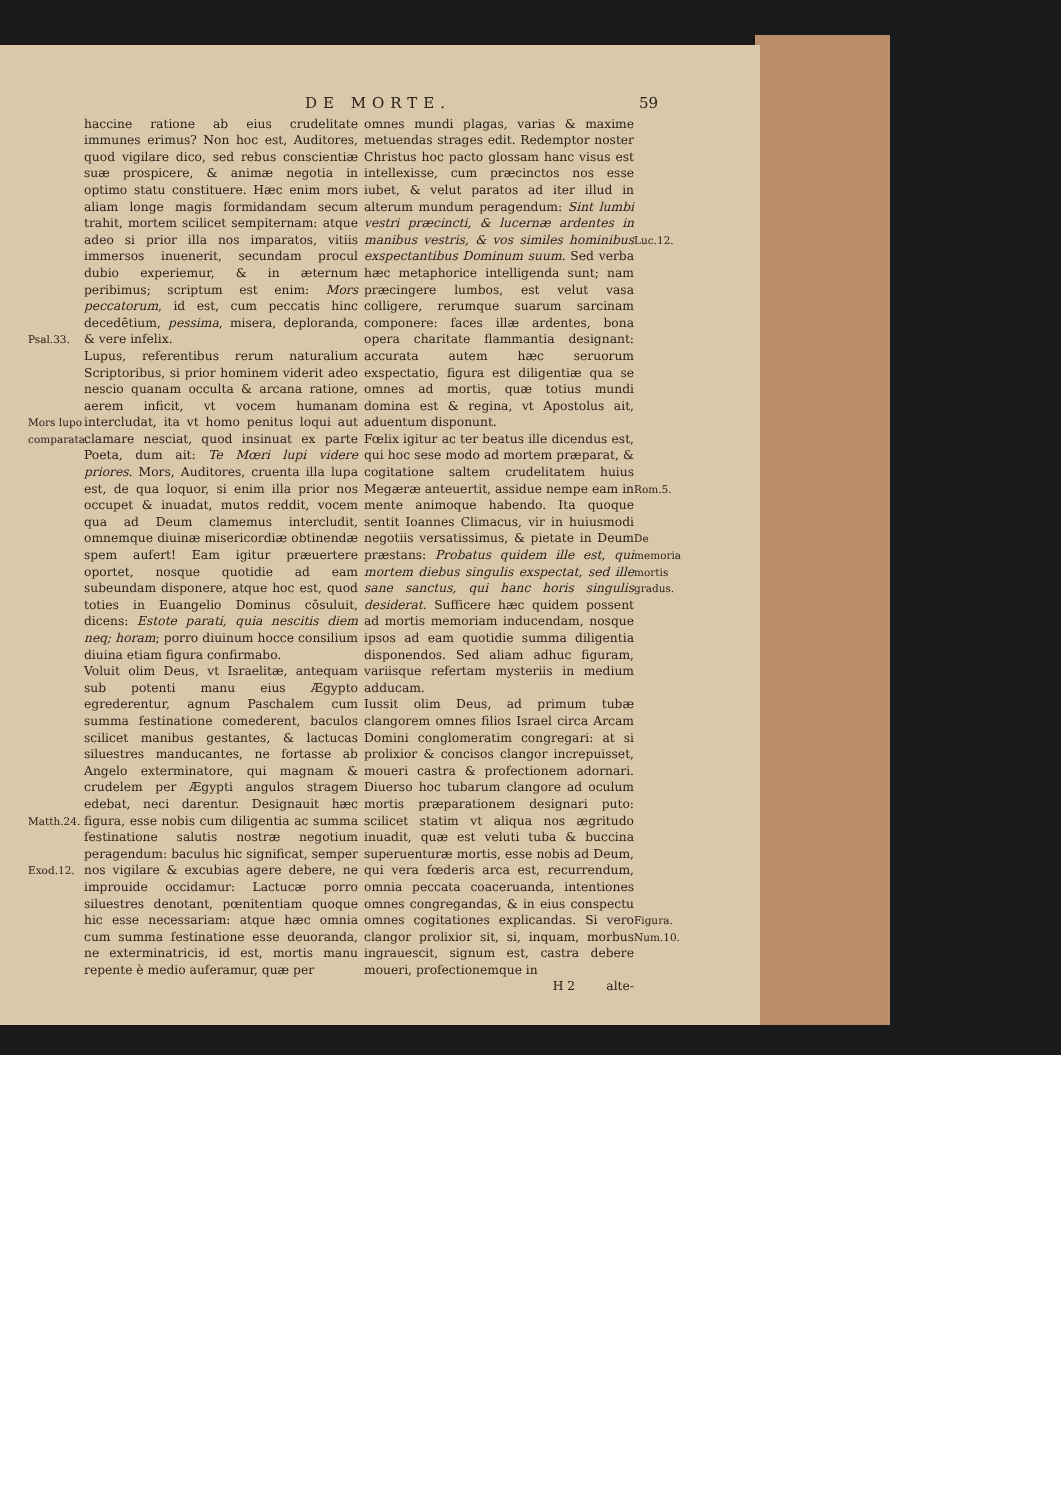DE MORTE. 59
Psal.33.
Mors lupo comparata.
Matth.24.
Exod.12.
haccine ratione ab eius crudelitate immunes erimus? Non hoc est, Auditores, quod vigilare dico, sed rebus conscientiæ suæ prospicere, & animæ negotia in optimo statu constituere. Hæc enim mors aliam longe magis formidandam secum trahit, mortem scilicet sempiternam: atque adeo si prior illa nos imparatos, vitiis immersos inuenerit, secundam procul dubio experiemur, & in æternum peribimus; scriptum est enim: Mors peccatorum, id est, cum peccatis hinc decedētium, pessima, misera, deploranda, & vere infelix.
Lupus, referentibus rerum naturalium Scriptoribus, si prior hominem viderit adeo nescio quanam occulta & arcana ratione, aerem inficit, vt vocem humanam intercludat, ita vt homo penitus loqui aut clamare nesciat, quod insinuat ex parte Poeta, dum ait: Te Mœri lupi videre priores. Mors, Auditores, cruenta illa lupa est, de qua loquor, si enim illa prior nos occupet & inuadat, mutos reddit, vocem qua ad Deum clamemus intercludit, omnemque diuinæ misericordiæ obtinendæ spem aufert! Eam igitur præuertere oportet, nosque quotidie ad eam subeundam disponere, atque hoc est, quod toties in Euangelio Dominus cōsuluit, dicens: Estote parati, quia nescitis diem neq; horam; porro diuinum hocce consilium diuina etiam figura confirmabo.
Voluit olim Deus, vt Israelitæ, antequam sub potenti manu eius Ægypto egrederentur, agnum Paschalem cum summa festinatione comederent, baculos scilicet manibus gestantes, & lactucas siluestres manducantes, ne fortasse ab Angelo exterminatore, qui magnam & crudelem per Ægypti angulos stragem edebat, neci darentur. Designauit hæc figura, esse nobis cum diligentia ac summa festinatione salutis nostræ negotium peragendum: baculus hic significat, semper nos vigilare & excubias agere debere, ne improuide occidamur: Lactucæ porro siluestres denotant, pœnitentiam quoque hic esse necessariam: atque hæc omnia cum summa festinatione esse deuoranda, ne exterminatricis, id est, mortis manu repente è medio auferamur, quæ per
Luc.12.
Rom.5.
De memoria mortis gradus.
Figura.
Num.10.
omnes mundi plagas, varias & maxime metuendas strages edit. Redemptor noster Christus hoc pacto glossam hanc visus est intellexisse, cum præcinctos nos esse iubet, & velut paratos ad iter illud in alterum mundum peragendum: Sint lumbi vestri præcincti, & lucernæ ardentes in manibus vestris, & vos similes hominibus exspectantibus Dominum suum. Sed verba hæc metaphorice intelligenda sunt; nam præcingere lumbos, est velut vasa colligere, rerumque suarum sarcinam componere: faces illæ ardentes, bona opera charitate flammantia designant: accurata autem hæc seruorum exspectatio, figura est diligentiæ qua se omnes ad mortis, quæ totius mundi domina est & regina, vt Apostolus ait, aduentum disponunt.
Fœlix igitur ac ter beatus ille dicendus est, qui hoc sese modo ad mortem præparat, & cogitatione saltem crudelitatem huius Megæræ anteuertit, assidue nempe eam in mente animoque habendo. Ita quoque sentit Ioannes Climacus, vir in huiusmodi negotiis versatissimus, & pietate in Deum præstans: Probatus quidem ille est, qui mortem diebus singulis exspectat, sed ille sane sanctus, qui hanc horis singulis desiderat. Sufficere hæc quidem possent ad mortis memoriam inducendam, nosque ipsos ad eam quotidie summa diligentia disponendos. Sed aliam adhuc figuram, variisque refertam mysteriis in medium adducam.
Iussit olim Deus, ad primum tubæ clangorem omnes filios Israel circa Arcam Domini conglomeratim congregari: at si prolixior & concisos clangor increpuisset, moueri castra & profectionem adornari. Diuerso hoc tubarum clangore ad oculum mortis præparationem designari puto: scilicet statim vt aliqua nos ægritudo inuadit, quæ est veluti tuba & buccina superuenturæ mortis, esse nobis ad Deum, qui vera fœderis arca est, recurrendum, omnia peccata coaceruanda, intentiones omnes congregandas, & in eius conspectu omnes cogitationes explicandas. Si vero clangor prolixior sit, si, inquam, morbus ingrauescit, signum est, castra debere moueri, profectionemque in
H 2 alte-